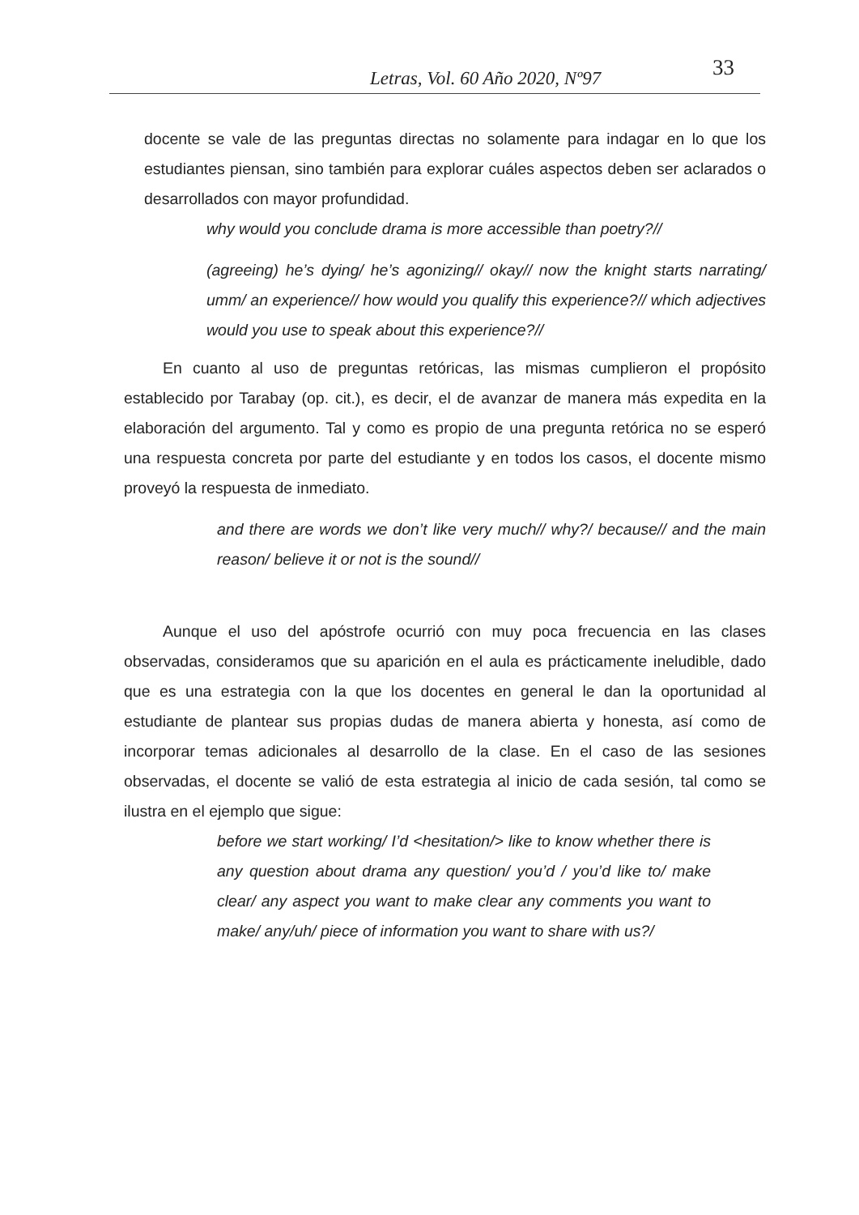Letras, Vol. 60 Año 2020, Nº97 33
docente se vale de las preguntas directas no solamente para indagar en lo que los estudiantes piensan, sino también para explorar cuáles aspectos deben ser aclarados o desarrollados con mayor profundidad.
why would you conclude drama is more accessible than poetry?//
(agreeing) he’s dying/ he’s agonizing// okay// now the knight starts narrating/ umm/ an experience// how would you qualify this experience?// which adjectives would you use to speak about this experience?//
En cuanto al uso de preguntas retóricas, las mismas cumplieron el propósito establecido por Tarabay (op. cit.), es decir, el de avanzar de manera más expedita en la elaboración del argumento. Tal y como es propio de una pregunta retórica no se esperó una respuesta concreta por parte del estudiante y en todos los casos, el docente mismo proveyó la respuesta de inmediato.
and there are words we don’t like very much// why?/ because// and the main reason/ believe it or not is the sound//
Aunque el uso del apóstrofe ocurrió con muy poca frecuencia en las clases observadas, consideramos que su aparición en el aula es prácticamente ineludible, dado que es una estrategia con la que los docentes en general le dan la oportunidad al estudiante de plantear sus propias dudas de manera abierta y honesta, así como de incorporar temas adicionales al desarrollo de la clase. En el caso de las sesiones observadas, el docente se valió de esta estrategia al inicio de cada sesión, tal como se ilustra en el ejemplo que sigue:
before we start working/ I’d <hesitation/> like to know whether there is any question about drama any question/ you’d / you’d like to/ make clear/ any aspect you want to make clear any comments you want to make/ any/uh/ piece of information you want to share with us?/